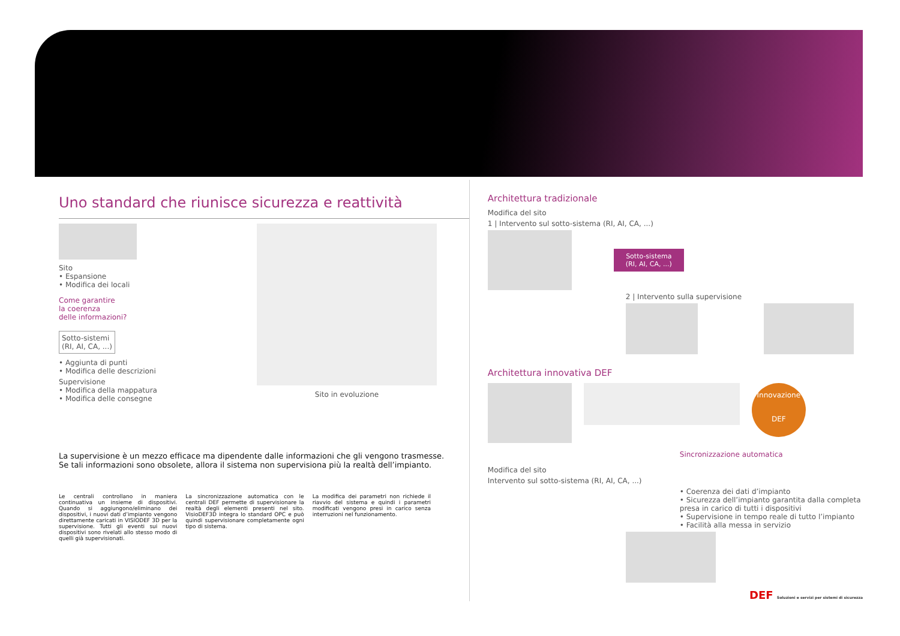Uno standard che riunisce sicurezza e reattività
Sito
• Espansione
• Modifica dei locali
Come garantire
la coerenza
delle informazioni?
Sotto-sistemi
(RI, AI, CA, ...)
• Aggiunta di punti
• Modifica delle descrizioni
Supervisione
• Modifica della mappatura
• Modifica delle consegne
Sito in evoluzione
La supervisione è un mezzo efficace ma dipendente dalle informazioni che gli vengono trasmesse.
Se tali informazioni sono obsolete, allora il sistema non supervisiona più la realtà dell’impianto.
Le centrali controllano in maniera continuativa un insieme di dispositivi. Quando si aggiungono/eliminano dei dispositivi, i nuovi dati d’impianto vengono direttamente caricati in VISIODEF 3D per la supervisione. Tutti gli eventi sui nuovi dispositivi sono rivelati allo stesso modo di quelli già supervisionati.
La sincronizzazione automatica con le centrali DEF permette di supervisionare la realtà degli elementi presenti nel sito. VisioDEF3D integra lo standard OPC e può quindi supervisionare completamente ogni tipo di sistema.
La modifica dei parametri non richiede il riavvio del sistema e quindi i parametri modificati vengono presi in carico senza interruzioni nel funzionamento.
Architettura tradizionale
Modifica del sito
1 | Intervento sul sotto-sistema (RI, AI, CA, ...)
Sotto-sistema
(RI, AI, CA, ...)
2 | Intervento sulla supervisione
Architettura innovativa DEF
Innovazione DEF
Sincronizzazione automatica
Modifica del sito
Intervento sul sotto-sistema (RI, AI, CA, ...)
• Coerenza dei dati d’impianto
• Sicurezza dell’impianto garantita dalla completa presa in carico di tutti i dispositivi
• Supervisione in tempo reale di tutto l’impianto
• Facilità alla messa in servizio
DEF Soluzioni e servizi per sistemi di sicurezza